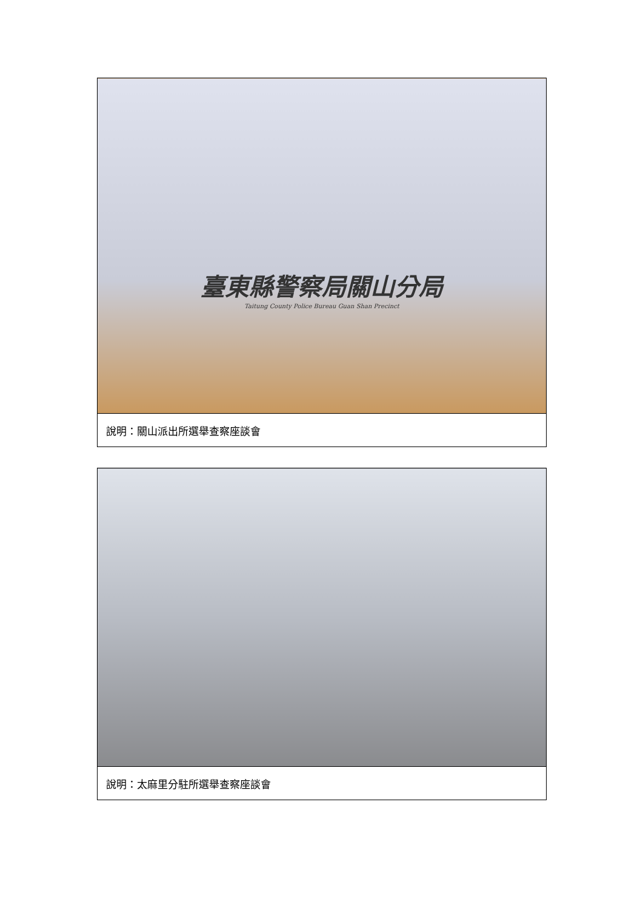| 臺東縣警察局關山分局 Taitung County Police Bureau Guan Shan Precinct |
| 說明：關山派出所選舉查察座談會 |
| 說明：太麻里分駐所選舉查察座談會 |